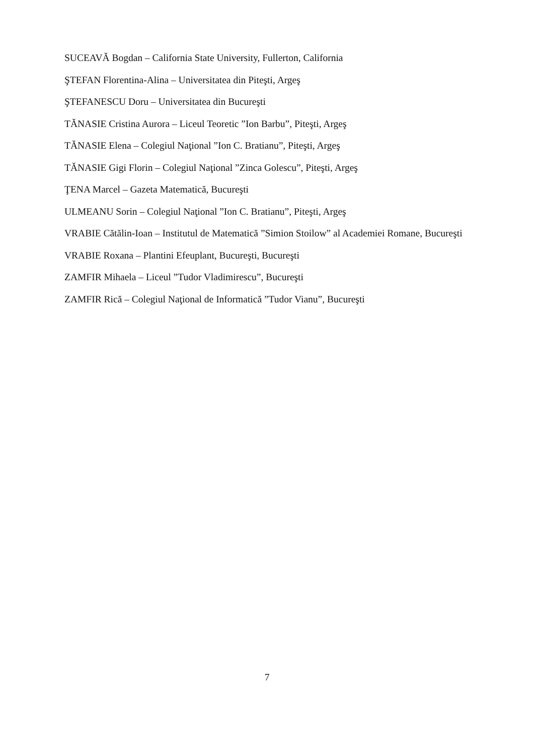SUCEAVĂ Bogdan – California State University, Fullerton, California
ŞTEFAN Florentina-Alina – Universitatea din Piteşti, Argeş
ŞTEFANESCU Doru – Universitatea din Bucureşti
TĂNASIE Cristina Aurora – Liceul Teoretic ”Ion Barbu”, Piteşti, Argeş
TĂNASIE Elena – Colegiul Naţional ”Ion C. Bratianu”, Piteşti, Argeş
TĂNASIE Gigi Florin – Colegiul Naţional ”Zinca Golescu”, Piteşti, Argeş
ŢENA Marcel – Gazeta Matematică, Bucureşti
ULMEANU Sorin – Colegiul Naţional ”Ion C. Bratianu”, Piteşti, Argeş
VRABIE Cătălin-Ioan – Institutul de Matematică ”Simion Stoilow” al Academiei Romane, Bucureşti
VRABIE Roxana – Plantini Efeuplant, Bucureşti, Bucureşti
ZAMFIR Mihaela – Liceul ”Tudor Vladimirescu”, Bucureşti
ZAMFIR Rică – Colegiul Naţional de Informatică ”Tudor Vianu”, Bucureşti
7